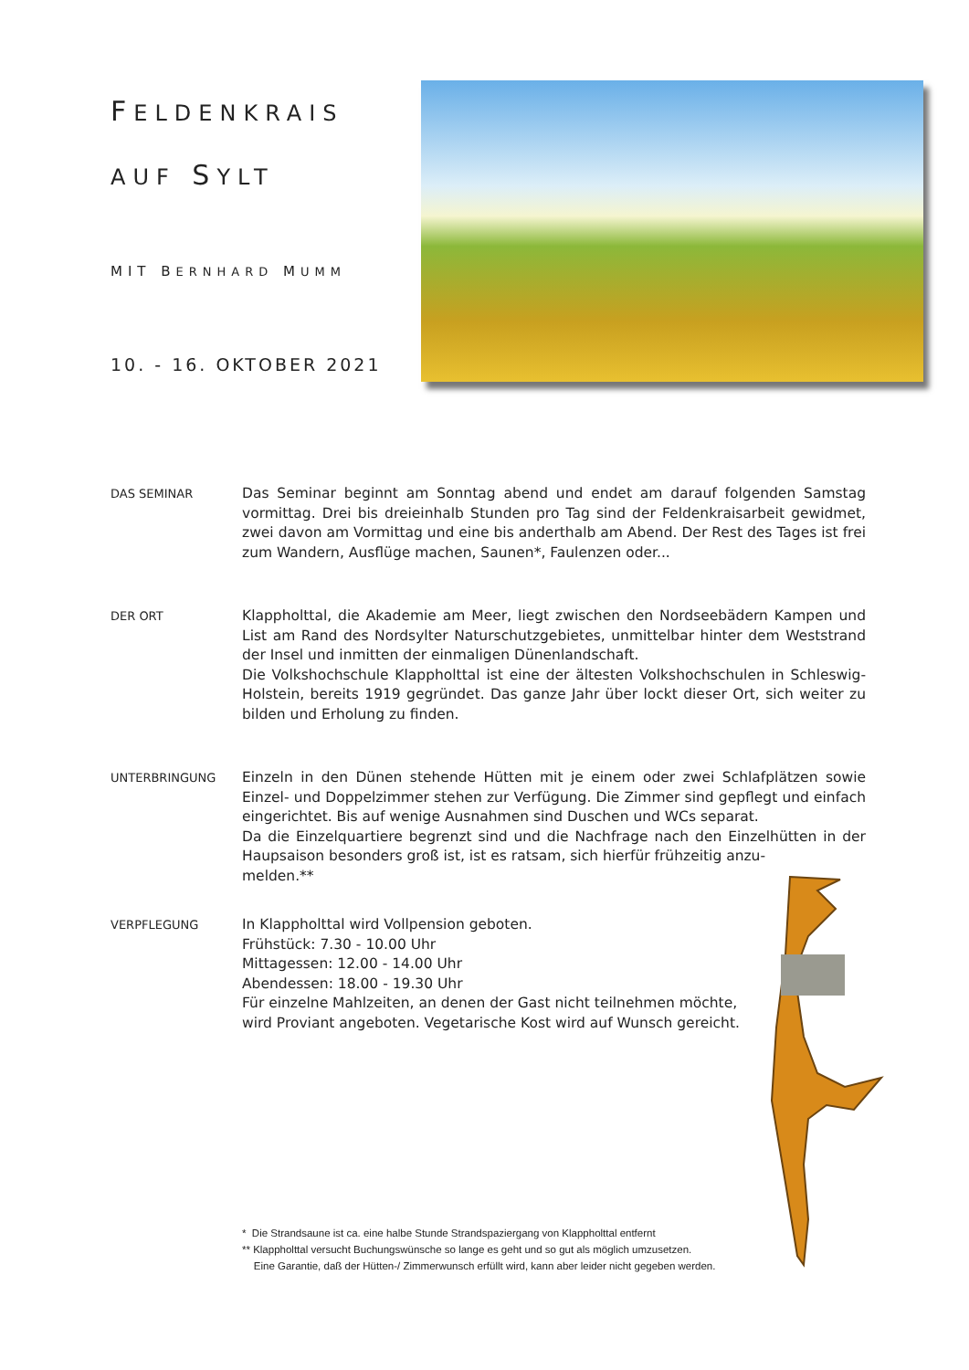FELDENKRAIS
AUF SYLT
MIT BERNHARD MUMM
10. - 16. OKTOBER 2021
DAS SEMINAR
Das Seminar beginnt am Sonntag abend und endet am darauf folgenden Samstag vormittag. Drei bis dreieinhalb Stunden pro Tag sind der Feldenkraisarbeit gewidmet, zwei davon am Vormittag und eine bis anderthalb am Abend. Der Rest des Tages ist frei zum Wandern, Ausflüge machen, Saunen*, Faulenzen oder...
DER ORT
Klappholttal, die Akademie am Meer, liegt zwischen den Nordseebädern Kampen und List am Rand des Nordsylter Naturschutzgebietes, unmittelbar hinter dem Weststrand der Insel und inmitten der einmaligen Dünenlandschaft.
Die Volkshochschule Klappholttal ist eine der ältesten Volkshochschulen in Schleswig-Holstein, bereits 1919 gegründet. Das ganze Jahr über lockt dieser Ort, sich weiter zu bilden und Erholung zu finden.
UNTERBRINGUNG
Einzeln in den Dünen stehende Hütten mit je einem oder zwei Schlafplätzen sowie Einzel- und Doppelzimmer stehen zur Verfügung. Die Zimmer sind gepflegt und einfach eingerichtet. Bis auf wenige Ausnahmen sind Duschen und WCs separat.
Da die Einzelquartiere begrenzt sind und die Nachfrage nach den Einzelhütten in der Haupsaison besonders groß ist, ist es ratsam, sich hierfür frühzeitig anzu-
melden.**
VERPFLEGUNG
In Klappholttal wird Vollpension geboten.
Frühstück: 7.30 - 10.00 Uhr
Mittagessen: 12.00 - 14.00 Uhr
Abendessen: 18.00 - 19.30 Uhr
Für einzelne Mahlzeiten, an denen der Gast nicht teilnehmen möchte,
wird Proviant angeboten. Vegetarische Kost wird auf Wunsch gereicht.
* Die Strandsaune ist ca. eine halbe Stunde Strandspaziergang von Klappholttal entfernt
** Klappholttal versucht Buchungswünsche so lange es geht und so gut als möglich umzusetzen.
Eine Garantie, daß der Hütten-/ Zimmerwunsch erfüllt wird, kann aber leider nicht gegeben werden.